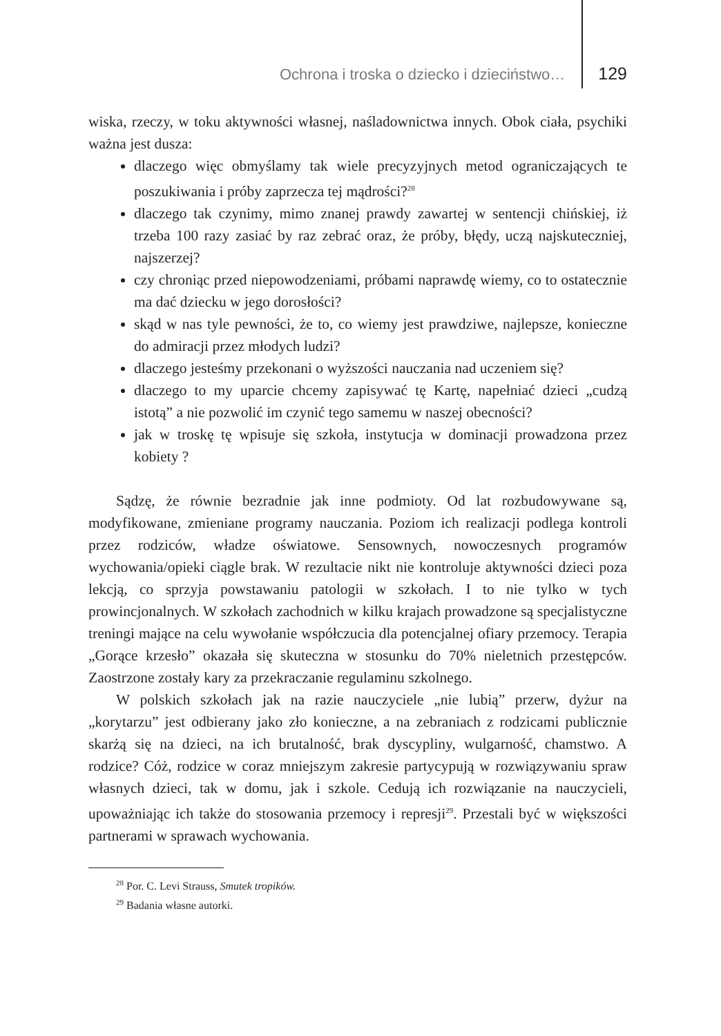Ochrona i troska o dziecko i dzieciństwo… 129
wiska, rzeczy, w toku aktywności własnej, naśladownictwa innych. Obok ciała, psychiki ważna jest dusza:
dlaczego więc obmyślamy tak wiele precyzyjnych metod ograniczających te poszukiwania i próby zaprzecza tej mądrości?<sup>28</sup>
dlaczego tak czynimy, mimo znanej prawdy zawartej w sentencji chińskiej, iż trzeba 100 razy zasiać by raz zebrać oraz, że próby, błędy, uczą najskuteczniej, najszerzej?
czy chroniąc przed niepowodzeniami, próbami naprawdę wiemy, co to ostatecznie ma dać dziecku w jego dorosłości?
skąd w nas tyle pewności, że to, co wiemy jest prawdziwe, najlepsze, konieczne do admiracji przez młodych ludzi?
dlaczego jesteśmy przekonani o wyższości nauczania nad uczeniem się?
dlaczego to my uparcie chcemy zapisywać tę Kartę, napełniać dzieci „cudzą istotą” a nie pozwolić im czynić tego samemu w naszej obecności?
jak w troskę tę wpisuje się szkoła, instytucja w dominacji prowadzona przez kobiety ?
Sądzę, że równie bezradnie jak inne podmioty. Od lat rozbudowywane są, modyfikowane, zmieniane programy nauczania. Poziom ich realizacji podlega kontroli przez rodziców, władze oświatowe. Sensownych, nowoczesnych programów wychowania/opieki ciągle brak. W rezultacie nikt nie kontroluje aktywności dzieci poza lekcją, co sprzyja powstawaniu patologii w szkołach. I to nie tylko w tych prowincjonalnych. W szkołach zachodnich w kilku krajach prowadzone są specjalistyczne treningi mające na celu wywołanie współczucia dla potencjalnej ofiary przemocy. Terapia „Gorące krzesło” okazała się skuteczna w stosunku do 70% nieletnich przestępców. Zaostrzone zostały kary za przekraczanie regulaminu szkolnego.
W polskich szkołach jak na razie nauczyciele „nie lubią” przerw, dyżur na „korytarzu” jest odbierany jako zło konieczne, a na zebraniach z rodzicami publicznie skarżą się na dzieci, na ich brutalność, brak dyscypliny, wulgarność, chamstwo. A rodzice? Cóż, rodzice w coraz mniejszym zakresie partycypują w rozwiązywaniu spraw własnych dzieci, tak w domu, jak i szkole. Cedują ich rozwiązanie na nauczycieli, upoważniając ich także do stosowania przemocy i represji<sup>29</sup>. Przestali być w większości partnerami w sprawach wychowania.
<sup>28</sup> Por. C. Levi Strauss, Smutek tropików.
<sup>29</sup> Badania własne autorki.